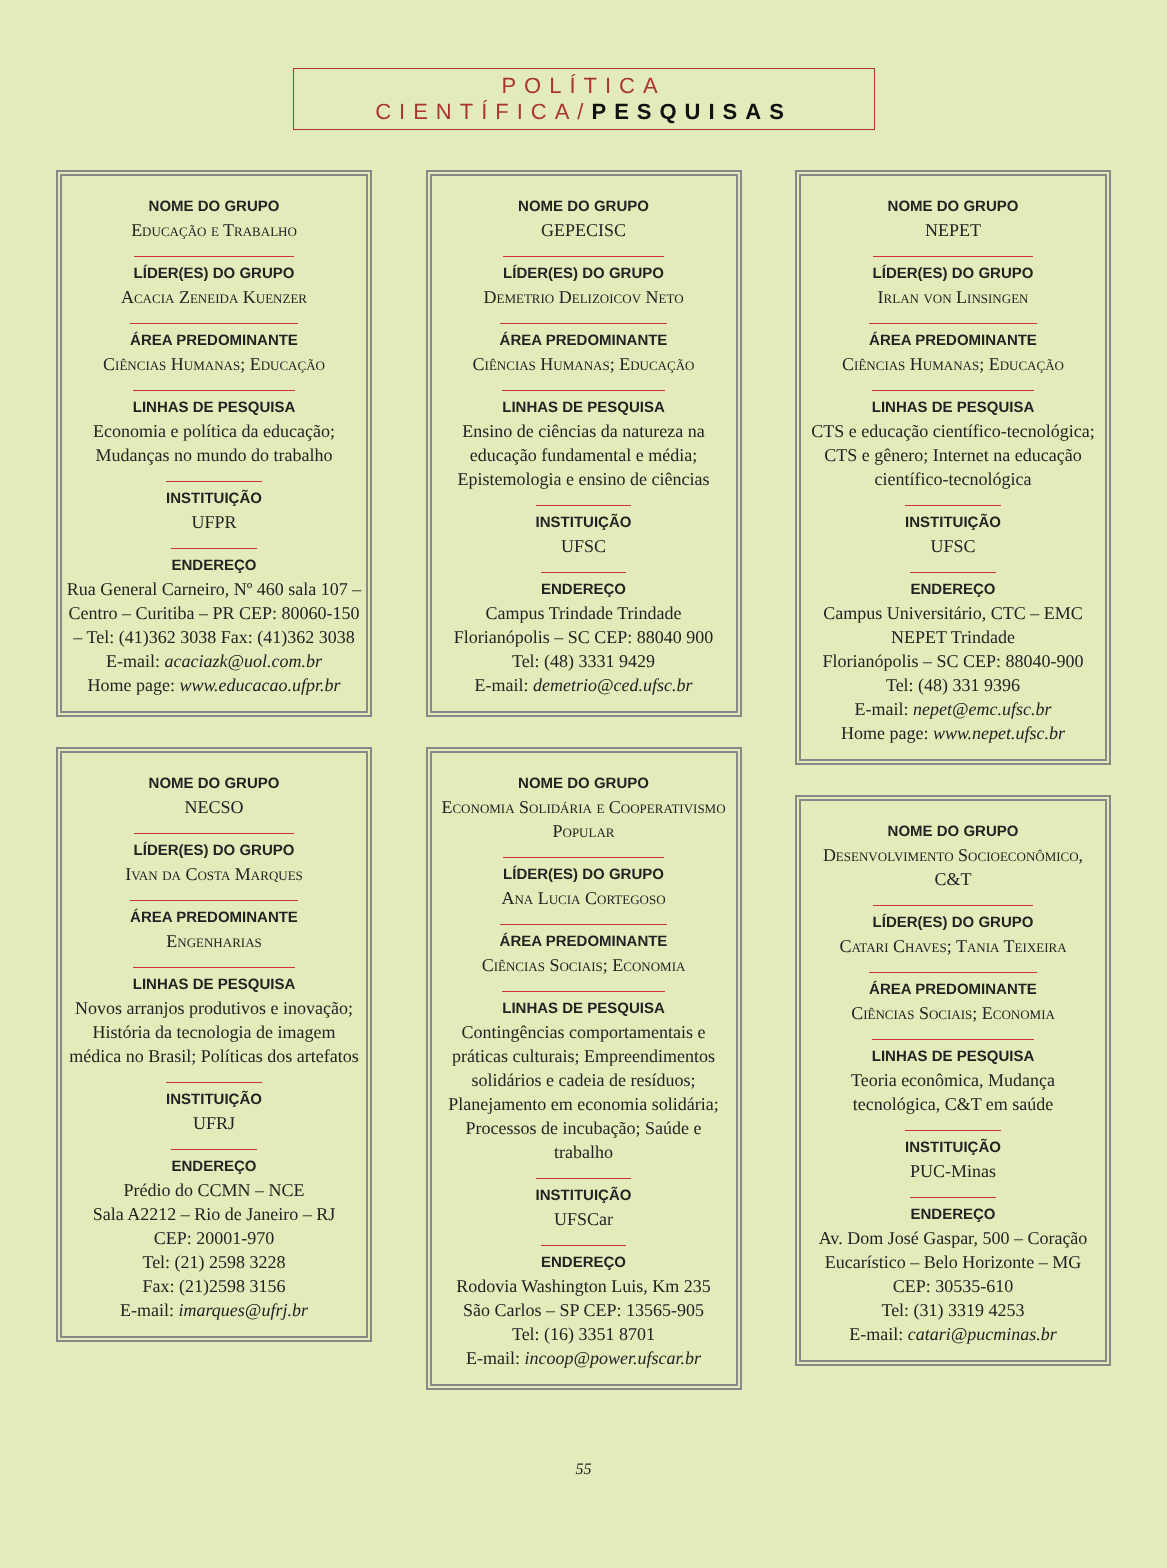POLÍTICA CIENTÍFICA/PESQUISAS
NOME DO GRUPO
Educação e Trabalho
LÍDER(ES) DO GRUPO
Acacia Zeneida Kuenzer
ÁREA PREDOMINANTE
Ciências Humanas; Educação
LINHAS DE PESQUISA
Economia e política da educação; Mudanças no mundo do trabalho
INSTITUIÇÃO
UFPR
ENDEREÇO
Rua General Carneiro, Nº 460 sala 107 – Centro – Curitiba – PR CEP: 80060-150 – Tel: (41)362 3038 Fax: (41)362 3038
E-mail: acaciazk@uol.com.br
Home page: www.educacao.ufpr.br
NOME DO GRUPO
NECSO
LÍDER(ES) DO GRUPO
Ivan da Costa Marques
ÁREA PREDOMINANTE
Engenharias
LINHAS DE PESQUISA
Novos arranjos produtivos e inovação; História da tecnologia de imagem médica no Brasil; Políticas dos artefatos
INSTITUIÇÃO
UFRJ
ENDEREÇO
Prédio do CCMN – NCE
Sala A2212 – Rio de Janeiro – RJ
CEP: 20001-970
Tel: (21) 2598 3228
Fax: (21)2598 3156
E-mail: imarques@ufrj.br
NOME DO GRUPO
GEPECISC
LÍDER(ES) DO GRUPO
Demetrio Delizoicov Neto
ÁREA PREDOMINANTE
Ciências Humanas; Educação
LINHAS DE PESQUISA
Ensino de ciências da natureza na educação fundamental e média; Epistemologia e ensino de ciências
INSTITUIÇÃO
UFSC
ENDEREÇO
Campus Trindade Trindade
Florianópolis – SC CEP: 88040 900
Tel: (48) 3331 9429
E-mail: demetrio@ced.ufsc.br
NOME DO GRUPO
Economia Solidária e Cooperativismo Popular
LÍDER(ES) DO GRUPO
Ana Lucia Cortegoso
ÁREA PREDOMINANTE
Ciências Sociais; Economia
LINHAS DE PESQUISA
Contingências comportamentais e práticas culturais; Empreendimentos solidários e cadeia de resíduos; Planejamento em economia solidária; Processos de incubação; Saúde e trabalho
INSTITUIÇÃO
UFSCar
ENDEREÇO
Rodovia Washington Luis, Km 235
São Carlos – SP CEP: 13565-905
Tel: (16) 3351 8701
E-mail: incoop@power.ufscar.br
NOME DO GRUPO
NEPET
LÍDER(ES) DO GRUPO
Irlan von Linsingen
ÁREA PREDOMINANTE
Ciências Humanas; Educação
LINHAS DE PESQUISA
CTS e educação científico-tecnológica; CTS e gênero; Internet na educação científico-tecnológica
INSTITUIÇÃO
UFSC
ENDEREÇO
Campus Universitário, CTC – EMC NEPET Trindade
Florianópolis – SC CEP: 88040-900
Tel: (48) 331 9396
E-mail: nepet@emc.ufsc.br
Home page: www.nepet.ufsc.br
NOME DO GRUPO
Desenvolvimento Socioeconômico, C&T
LÍDER(ES) DO GRUPO
Catari Chaves; Tania Teixeira
ÁREA PREDOMINANTE
Ciências Sociais; Economia
LINHAS DE PESQUISA
Teoria econômica, Mudança tecnológica, C&T em saúde
INSTITUIÇÃO
PUC-Minas
ENDEREÇO
Av. Dom José Gaspar, 500 – Coração Eucarístico – Belo Horizonte – MG
CEP: 30535-610
Tel: (31) 3319 4253
E-mail: catari@pucminas.br
55